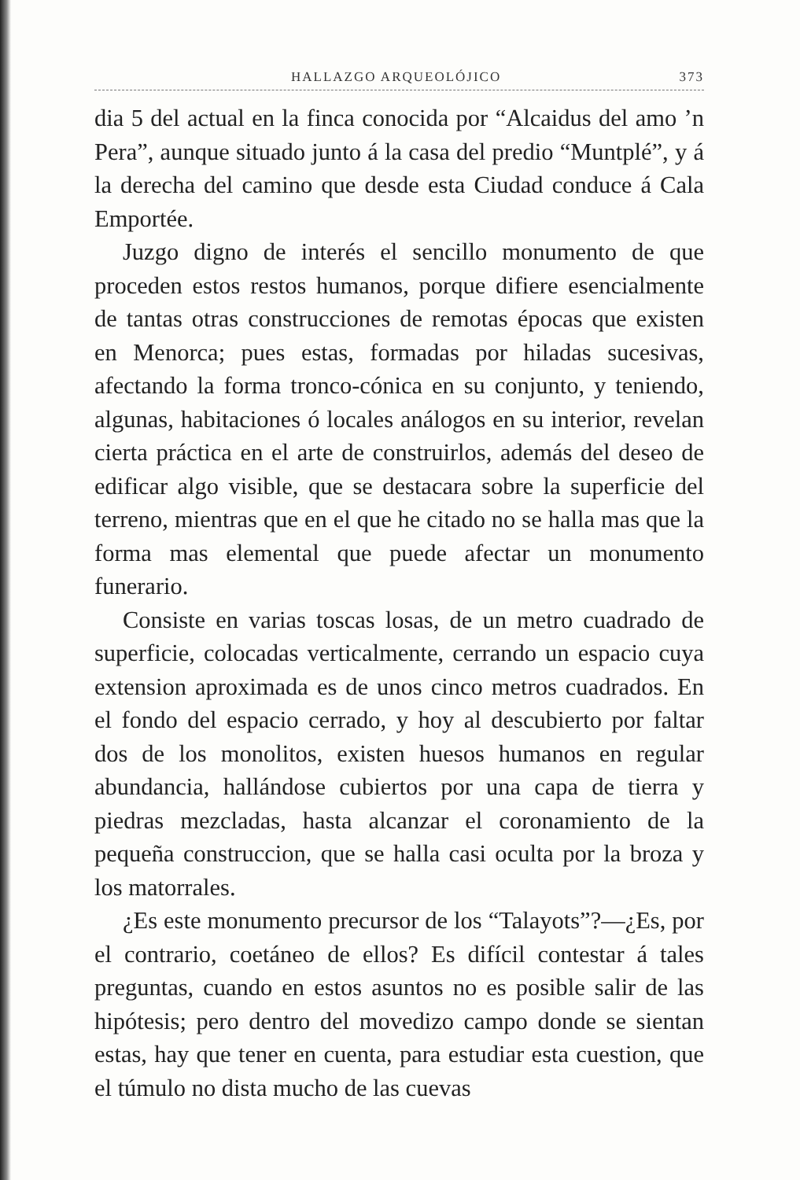HALLAZGO ARQUEOLÓJICO 373
dia 5 del actual en la finca conocida por “Alcaidus del amo ’n Pera”, aunque situado junto á la casa del predio “Muntplé”, y á la derecha del camino que desde esta Ciudad conduce á Cala Emportée.
Juzgo digno de interés el sencillo monumento de que proceden estos restos humanos, porque difiere esencialmente de tantas otras construcciones de remotas épocas que existen en Menorca; pues estas, formadas por hiladas sucesivas, afectando la forma tronco-cónica en su conjunto, y teniendo, algunas, habitaciones ó locales análogos en su interior, revelan cierta práctica en el arte de construirlos, además del deseo de edificar algo visible, que se destacara sobre la superficie del terreno, mientras que en el que he citado no se halla mas que la forma mas elemental que puede afectar un monumento funerario.
Consiste en varias toscas losas, de un metro cuadrado de superficie, colocadas verticalmente, cerrando un espacio cuya extension aproximada es de unos cinco metros cuadrados. En el fondo del espacio cerrado, y hoy al descubierto por faltar dos de los monolitos, existen huesos humanos en regular abundancia, hallándose cubiertos por una capa de tierra y piedras mezcladas, hasta alcanzar el coronamiento de la pequeña construccion, que se halla casi oculta por la broza y los matorrales.
¿Es este monumento precursor de los “Talayots”?—¿Es, por el contrario, coetáneo de ellos? Es difícil contestar á tales preguntas, cuando en estos asuntos no es posible salir de las hipótesis; pero dentro del movedizo campo donde se sientan estas, hay que tener en cuenta, para estudiar esta cuestion, que el túmulo no dista mucho de las cuevas